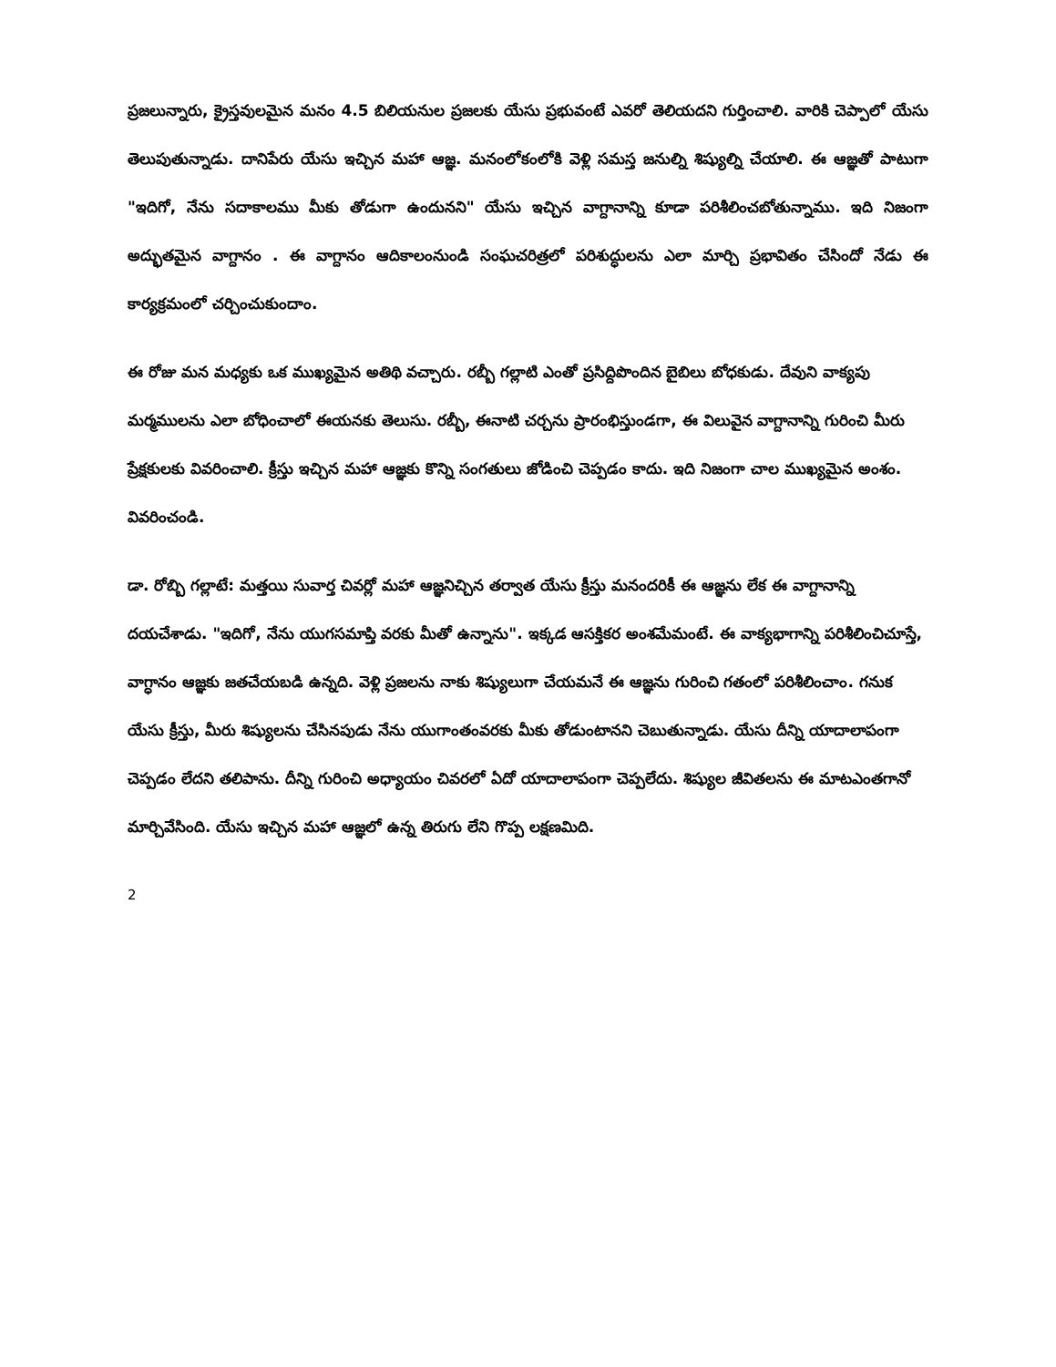ప్రజలున్నారు, క్రైస్తవులమైన మనం 4.5 బిలియనుల ప్రజలకు యేసు ప్రభువంటే ఎవరో తెలియదని గుర్తించాలి. వారికి చెప్పాలో యేసు తెలుపుతున్నాడు. దానిపేరు యేసు ఇచ్చిన మహా ఆజ్ఞ. మనంలోకంలోకి వెళ్లి సమస్త జనుల్ని శిష్యుల్ని చేయాలి. ఈ ఆజ్ఞతో పాటుగా "ఇదిగో, నేను సదాకాలము మీకు తోడుగా ఉందునని" యేసు ఇచ్చిన వాగ్దానాన్ని కూడా పరిశీలించబోతున్నాము. ఇది నిజంగా అద్భుతమైన వాగ్దానం . ఈ వాగ్దానం ఆదికాలంనుండి సంఘచరిత్రలో పరిశుద్ధులను ఎలా మార్చి ప్రభావితం చేసిందో నేడు ఈ కార్యక్రమంలో చర్చించుకుందాం.
ఈ రోజు మన మధ్యకు ఒక ముఖ్యమైన అతిథి వచ్చారు. రబ్బీ గల్లాటి ఎంతో ప్రసిద్దిపొందిన బైబిలు బోధకుడు. దేవుని వాక్యపు మర్మములను ఎలా బోధించాలో ఈయనకు తెలుసు. రబ్బీ, ఈనాటి చర్చను ప్రారంభిస్తుండగా, ఈ విలువైన వాగ్దానాన్ని గురించి మీరు ప్రేక్షకులకు వివరించాలి. క్రీస్తు ఇచ్చిన మహా ఆజ్ఞకు కొన్ని సంగతులు జోడించి చెప్పడం కాదు. ఇది నిజంగా చాల ముఖ్యమైన అంశం. వివరించండి.
డా. రోబ్బి గల్లాటే: మత్తయి సువార్త చివర్లో మహా ఆజ్ఞనిచ్చిన తర్వాత యేసు క్రీస్తు మనందరికీ ఈ ఆజ్ఞను లేక ఈ వాగ్దానాన్ని దయచేశాడు. "ఇదిగో, నేను యుగసమాప్తి వరకు మీతో ఉన్నాను". ఇక్కడ ఆసక్తికర అంశమేమంటే. ఈ వాక్యభాగాన్ని పరిశీలించిచూస్తే, వాగ్ధానం ఆజ్ఞకు జతచేయబడి ఉన్నది. వెళ్లి ప్రజలను నాకు శిష్యులుగా చేయమనే ఈ ఆజ్ఞను గురించి గతంలో పరిశీలించాం. గనుక యేసు క్రీస్తు, మీరు శిష్యులను చేసినపుడు నేను యుగాంతంవరకు మీకు తోడుంటానని చెబుతున్నాడు. యేసు దీన్ని యాదాలాపంగా చెప్పడం లేదని తలిపాను. దీన్ని గురించి అధ్యాయం చివరలో ఏదో యాదాలాపంగా చెప్పలేదు. శిష్యుల జీవితలను ఈ మాటఎంతగానో మార్చివేసింది. యేసు ఇచ్చిన మహా ఆజ్ఞలో ఉన్న తిరుగు లేని గొప్ప లక్షణమిది.
2